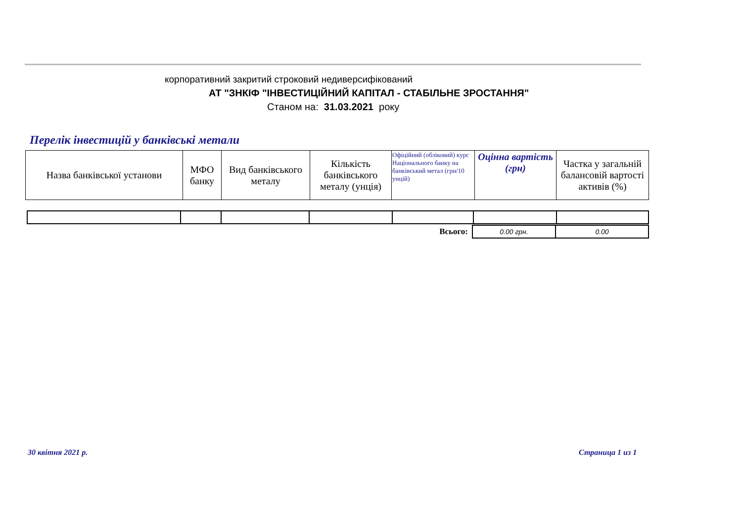корпоративний закритий строковий недиверсифікований
АТ "ЗНКІФ "ІНВЕСТИЦІЙНИЙ КАПІТАЛ - СТАБІЛЬНЕ ЗРОСТАННЯ"
Станом на: 31.03.2021 року
Перелік інвестицій у банківські метали
| Назва банківської установи | МФО банку | Вид банківського металу | Кількість банківського металу (унція) | Офіційний (обліковий) курс Національного банку на банківський метал (грн/10 унцій) | Оцінна вартість (грн) | Частка у загальній балансовій вартості активів (%) |
| Всього: | 0.00 грн. | 0.00 |
30 квітня 2021 р. Страница 1 из 1